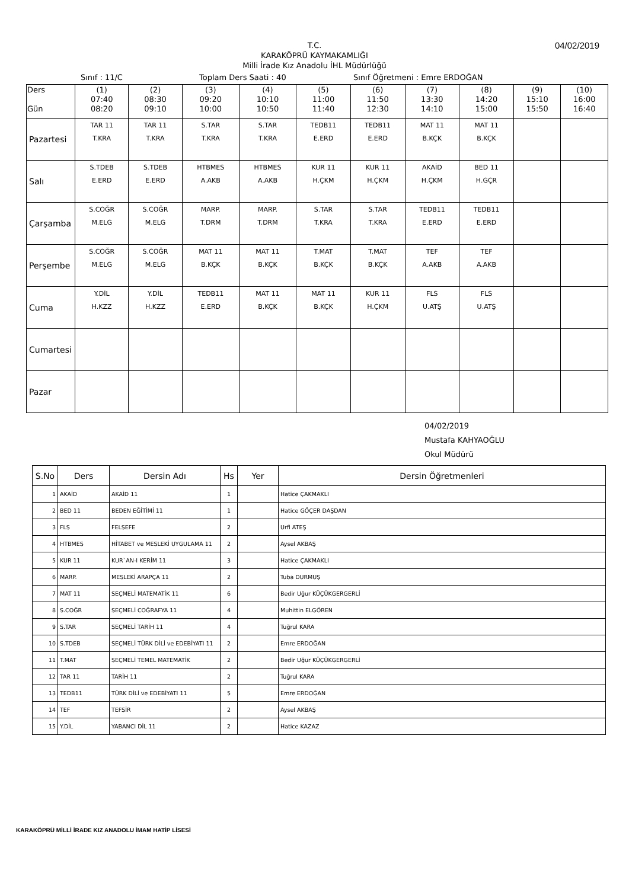04/02/2019
T.C.
KARAKÖPRÜ KAYMAKAMLIĞI
Milli İrade Kız Anadolu İHL Müdürlüğü
Sınıf : 11/C Toplam Ders Saati : 40 Sınıf Öğretmeni : Emre ERDOĞAN
| Ders Gün | (1) 07:40 08:20 | (2) 08:30 09:10 | (3) 09:20 10:00 | (4) 10:10 10:50 | (5) 11:00 11:40 | (6) 11:50 12:30 | (7) 13:30 14:10 | (8) 14:20 15:00 | (9) 15:10 15:50 | (10) 16:00 16:40 |
| --- | --- | --- | --- | --- | --- | --- | --- | --- | --- | --- |
| Pazartesi | TAR 11 T.KRA | TAR 11 T.KRA | S.TAR T.KRA | S.TAR T.KRA | TEDB11 E.ERD | TEDB11 E.ERD | MAT 11 B.KÇK | MAT 11 B.KÇK | | |
| Salı | S.TDEB E.ERD | S.TDEB E.ERD | HTBMES A.AKB | HTBMES A.AKB | KUR 11 H.ÇKM | KUR 11 H.ÇKM | AKAİD H.ÇKM | BED 11 H.GÇR | | |
| Çarşamba | S.COĞR M.ELG | S.COĞR M.ELG | MARP. T.DRM | MARP. T.DRM | S.TAR T.KRA | S.TAR T.KRA | TEDB11 E.ERD | TEDB11 E.ERD | | |
| Perşembe | S.COĞR M.ELG | S.COĞR M.ELG | MAT 11 B.KÇK | MAT 11 B.KÇK | T.MAT B.KÇK | T.MAT B.KÇK | TEF A.AKB | TEF A.AKB | | |
| Cuma | Y.DİL H.KZZ | Y.DİL H.KZZ | TEDB11 E.ERD | MAT 11 B.KÇK | MAT 11 B.KÇK | KUR 11 H.ÇKM | FLS U.ATŞ | FLS U.ATŞ | | |
| Cumartesi | | | | | | | | | | |
| Pazar | | | | | | | | | | |
04/02/2019
Mustafa KAHYAOĞLU
Okul Müdürü
| S.No | Ders | Dersin Adı | Hs | Yer | Dersin Öğretmenleri |
| --- | --- | --- | --- | --- | --- |
| 1 | AKAİD | AKAİD 11 | 1 | | Hatice ÇAKMAKLI |
| 2 | BED 11 | BEDEN EĞİTİMİ 11 | 1 | | Hatice GÖÇER DAŞDAN |
| 3 | FLS | FELSEFE | 2 | | Urfi ATEŞ |
| 4 | HTBMES | HİTABET ve MESLEKİ UYGULAMA 11 | 2 | | Aysel AKBAŞ |
| 5 | KUR 11 | KUR`AN-I KERİM 11 | 3 | | Hatice ÇAKMAKLI |
| 6 | MARP. | MESLEKİ ARAPÇA 11 | 2 | | Tuba DURMUŞ |
| 7 | MAT 11 | SEÇMELİ MATEMATİK 11 | 6 | | Bedir Uğur KÜÇÜKGERGERLİ |
| 8 | S.COĞR | SEÇMELİ COĞRAFYA 11 | 4 | | Muhittin ELGÖREN |
| 9 | S.TAR | SEÇMELİ TARİH 11 | 4 | | Tuğrul KARA |
| 10 | S.TDEB | SEÇMELİ TÜRK DİLİ ve EDEBİYATI 11 | 2 | | Emre ERDOĞAN |
| 11 | T.MAT | SEÇMELİ TEMEL MATEMATİK | 2 | | Bedir Uğur KÜÇÜKGERGERLİ |
| 12 | TAR 11 | TARİH 11 | 2 | | Tuğrul KARA |
| 13 | TEDB11 | TÜRK DİLİ ve EDEBİYATI 11 | 5 | | Emre ERDOĞAN |
| 14 | TEF | TEFSİR | 2 | | Aysel AKBAŞ |
| 15 | Y.DİL | YABANCI DİL 11 | 2 | | Hatice KAZAZ |
KARAKÖPRÜ MİLLİ İRADE KIZ ANADOLU İMAM HATİP LİSESİ